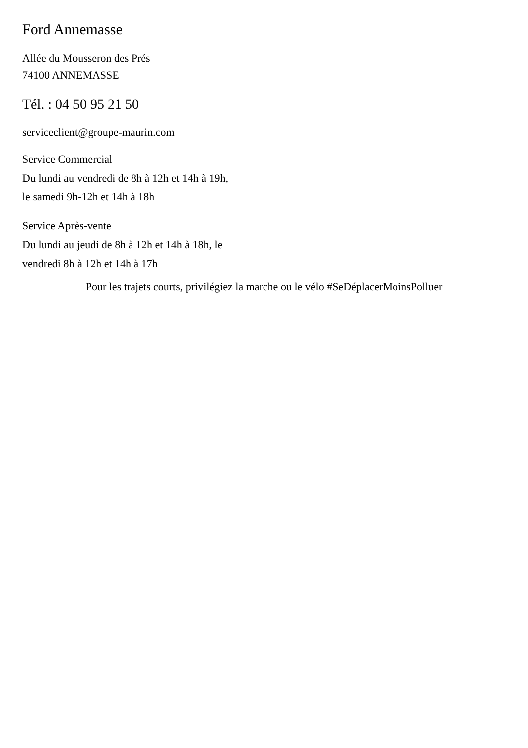Ford Annemasse
Allée du Mousseron des Prés
74100 ANNEMASSE
Tél. : 04 50 95 21 50
serviceclient@groupe-maurin.com
Service Commercial
Du lundi au vendredi de 8h à 12h et 14h à 19h,
le samedi 9h-12h et 14h à 18h
Service Après-vente
Du lundi au jeudi de 8h à 12h et 14h à 18h, le
vendredi 8h à 12h et 14h à 17h
Pour les trajets courts, privilégiez la marche ou le vélo #SeDéplacerMoinsPolluer